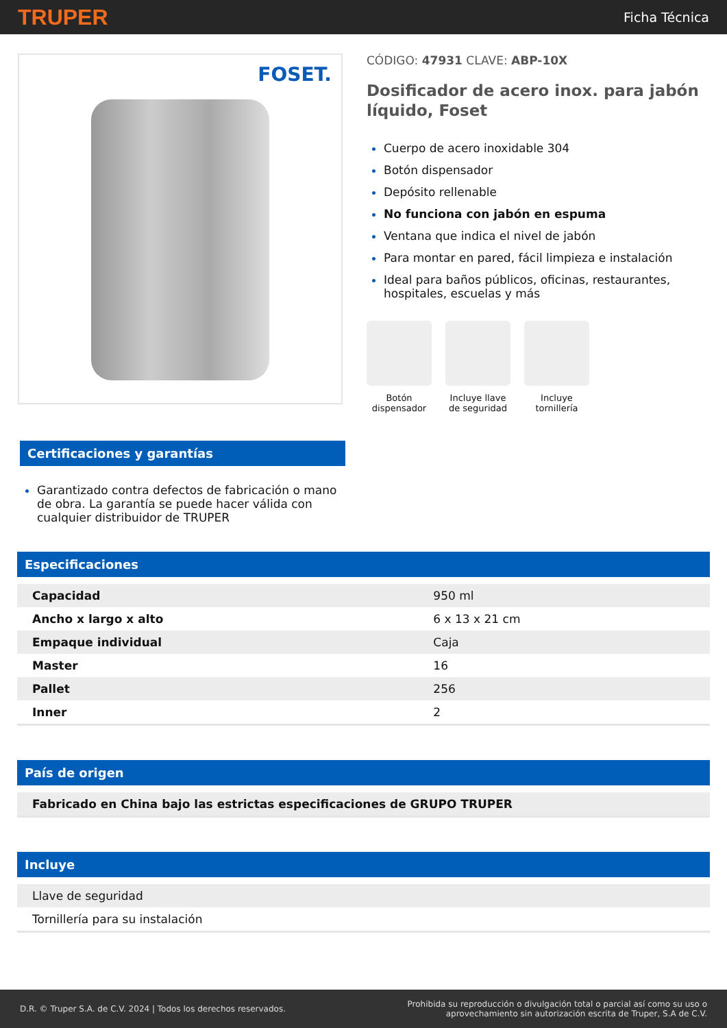TRUPER Ficha Técnica
FOSET.
CÓDIGO: 47931 CLAVE: ABP-10X
Dosificador de acero inox. para jabón líquido, Foset
Cuerpo de acero inoxidable 304
Botón dispensador
Depósito rellenable
No funciona con jabón en espuma
Ventana que indica el nivel de jabón
Para montar en pared, fácil limpieza e instalación
Ideal para baños públicos, oficinas, restaurantes, hospitales, escuelas y más
Botón dispensador
Incluye llave de seguridad
Incluye tornillería
Certificaciones y garantías
Garantizado contra defectos de fabricación o mano de obra. La garantía se puede hacer válida con cualquier distribuidor de TRUPER
Especificaciones
| Capacidad | 950 ml |
| Ancho x largo x alto | 6 x 13 x 21 cm |
| Empaque individual | Caja |
| Master | 16 |
| Pallet | 256 |
| Inner | 2 |
País de origen
| Fabricado en China bajo las estrictas especificaciones de GRUPO TRUPER |
Incluye
| Llave de seguridad |
| Tornillería para su instalación |
D.R. © Truper S.A. de C.V. 2024 | Todos los derechos reservados. Prohibida su reproducción o divulgación total o parcial así como su uso o
aprovechamiento sin autorización escrita de Truper, S.A de C.V.